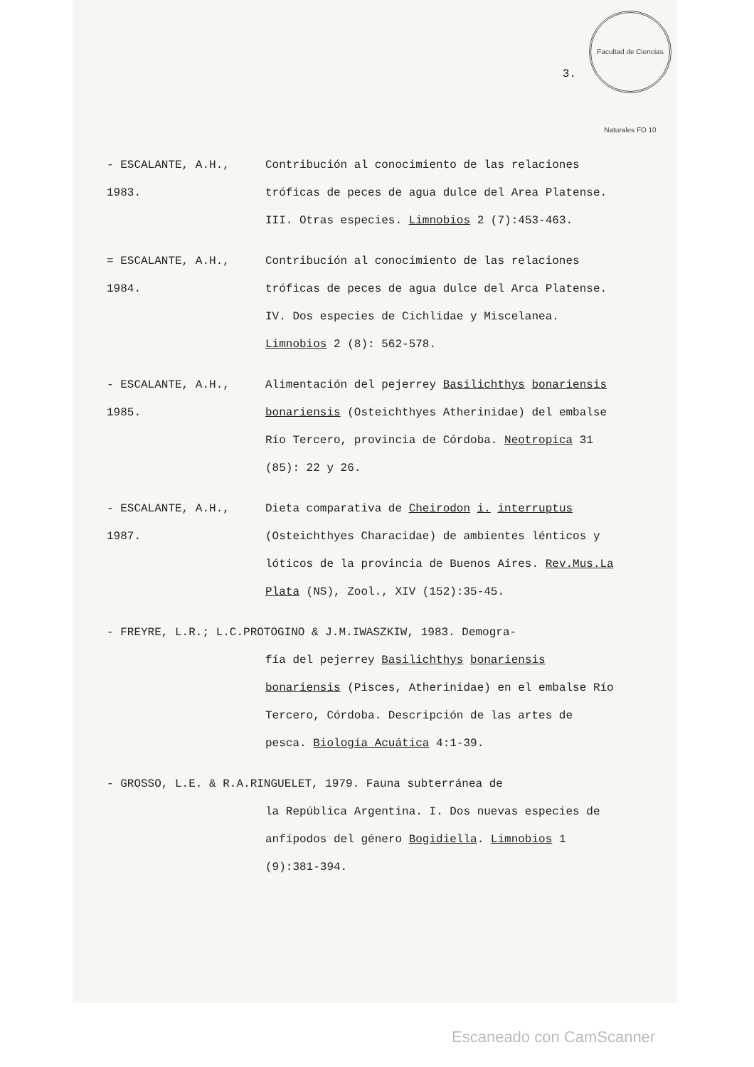Facultad de Ciencias Naturales FO 10
3.
- ESCALANTE, A.H., 1983.
Contribución al conocimiento de las relaciones tróficas de peces de agua dulce del Area Platense. III. Otras especies. Limnobios 2 (7):453-463.
= ESCALANTE, A.H., 1984.
Contribución al conocimiento de las relaciones tróficas de peces de agua dulce del Arca Platense. IV. Dos especies de Cichlidae y Miscelanea. Limnobios 2 (8): 562-578.
- ESCALANTE, A.H., 1985.
Alimentación del pejerrey Basilichthys bonariensis bonariensis (Osteichthyes Atherinidae) del embalse Río Tercero, provincia de Córdoba. Neotropica 31 (85): 22 y 26.
- ESCALANTE, A.H., 1987.
Dieta comparativa de Cheirodon i. interruptus (Osteichthyes Characidae) de ambientes lénticos y lóticos de la provincia de Buenos Aires. Rev.Mus.La Plata (NS), Zool., XIV (152):35-45.
- FREYRE, L.R.; L.C.PROTOGINO & J.M.IWASZKIW, 1983. Demogra-
fía del pejerrey Basilichthys bonariensis bonariensis (Pisces, Atherinidae) en el embalse Río Tercero, Córdoba. Descripción de las artes de pesca. Biología Acuática 4:1-39.
- GROSSO, L.E. & R.A.RINGUELET, 1979. Fauna subterránea de
la República Argentina. I. Dos nuevas especies de anfípodos del género Bogidiella. Limnobios 1 (9):381-394.
Escaneado con CamScanner